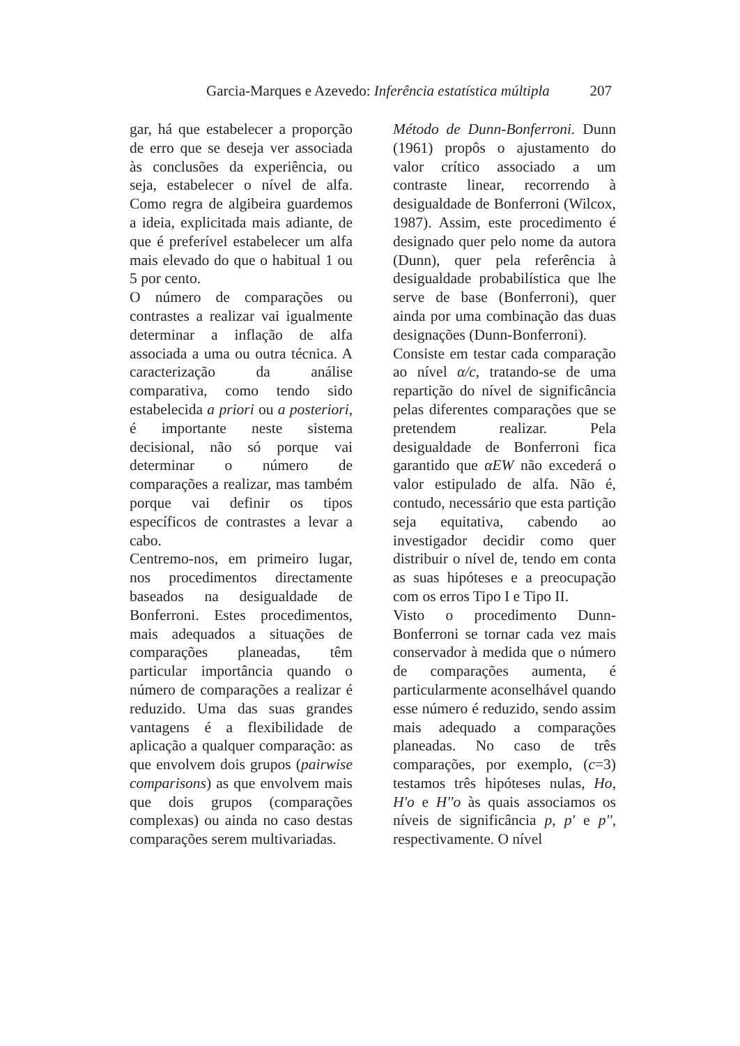Garcia-Marques e Azevedo: Inferência estatística múltipla 207
gar, há que estabelecer a proporção de erro que se deseja ver associada às conclusões da experiência, ou seja, estabelecer o nível de alfa. Como regra de algibeira guardemos a ideia, explicitada mais adiante, de que é preferível estabelecer um alfa mais elevado do que o habitual 1 ou 5 por cento.
O número de comparações ou contrastes a realizar vai igualmente determinar a inflação de alfa associada a uma ou outra técnica. A caracterização da análise comparativa, como tendo sido estabelecida a priori ou a posteriori, é importante neste sistema decisional, não só porque vai determinar o número de comparações a realizar, mas também porque vai definir os tipos específicos de contrastes a levar a cabo.
Centremo-nos, em primeiro lugar, nos procedimentos directamente baseados na desigualdade de Bonferroni. Estes procedimentos, mais adequados a situações de comparações planeadas, têm particular importância quando o número de comparações a realizar é reduzido. Uma das suas grandes vantagens é a flexibilidade de aplicação a qualquer comparação: as que envolvem dois grupos (pairwise comparisons) as que envolvem mais que dois grupos (comparações complexas) ou ainda no caso destas comparações serem multivariadas.
Método de Dunn-Bonferroni. Dunn (1961) propôs o ajustamento do valor crítico associado a um contraste linear, recorrendo à desigualdade de Bonferroni (Wilcox, 1987). Assim, este procedimento é designado quer pelo nome da autora (Dunn), quer pela referência à desigualdade probabilística que lhe serve de base (Bonferroni), quer ainda por uma combinação das duas designações (Dunn-Bonferroni).
Consiste em testar cada comparação ao nível α/c, tratando-se de uma repartição do nível de significância pelas diferentes comparações que se pretendem realizar. Pela desigualdade de Bonferroni fica garantido que αEW não excederá o valor estipulado de alfa. Não é, contudo, necessário que esta partição seja equitativa, cabendo ao investigador decidir como quer distribuir o nível de, tendo em conta as suas hipóteses e a preocupação com os erros Tipo I e Tipo II.
Visto o procedimento Dunn-Bonferroni se tornar cada vez mais conservador à medida que o número de comparações aumenta, é particularmente aconselhável quando esse número é reduzido, sendo assim mais adequado a comparações planeadas. No caso de três comparações, por exemplo, (c=3) testamos três hipóteses nulas, Ho, H'o e H''o às quais associamos os níveis de significância p, p' e p'', respectivamente. O nível